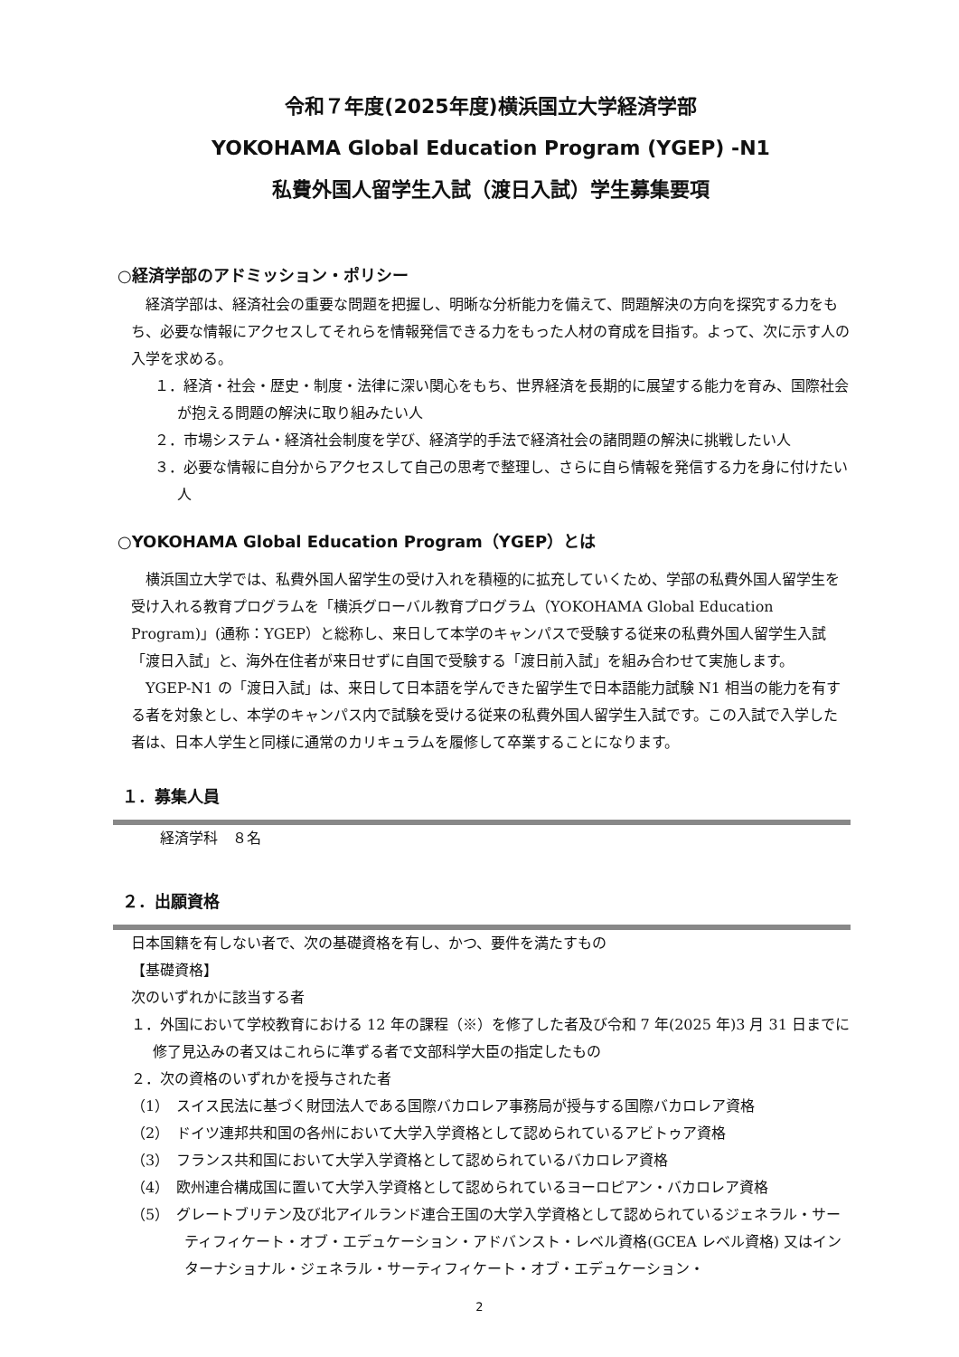令和７年度(2025年度)横浜国立大学経済学部
YOKOHAMA Global Education Program (YGEP) -N1
私費外国人留学生入試（渡日入試）学生募集要項
○経済学部のアドミッション・ポリシー
経済学部は、経済社会の重要な問題を把握し、明晰な分析能力を備えて、問題解決の方向を探究する力をもち、必要な情報にアクセスしてそれらを情報発信できる力をもった人材の育成を目指す。よって、次に示す人の入学を求める。
１．経済・社会・歴史・制度・法律に深い関心をもち、世界経済を長期的に展望する能力を育み、国際社会が抱える問題の解決に取り組みたい人
２．市場システム・経済社会制度を学び、経済学的手法で経済社会の諸問題の解決に挑戦したい人
３．必要な情報に自分からアクセスして自己の思考で整理し、さらに自ら情報を発信する力を身に付けたい人
○YOKOHAMA Global Education Program（YGEP）とは
横浜国立大学では、私費外国人留学生の受け入れを積極的に拡充していくため、学部の私費外国人留学生を受け入れる教育プログラムを「横浜グローバル教育プログラム（YOKOHAMA Global Education Program)」(通称：YGEP）と総称し、来日して本学のキャンパスで受験する従来の私費外国人留学生入試「渡日入試」と、海外在住者が来日せずに自国で受験する「渡日前入試」を組み合わせて実施します。
YGEP-N1 の「渡日入試」は、来日して日本語を学んできた留学生で日本語能力試験 N1 相当の能力を有する者を対象とし、本学のキャンパス内で試験を受ける従来の私費外国人留学生入試です。この入試で入学した者は、日本人学生と同様に通常のカリキュラムを履修して卒業することになります。
１．募集人員
経済学科　８名
２．出願資格
日本国籍を有しない者で、次の基礎資格を有し、かつ、要件を満たすもの
【基礎資格】
次のいずれかに該当する者
１．外国において学校教育における 12 年の課程（※）を修了した者及び令和 7 年(2025 年)3 月 31 日までに修了見込みの者又はこれらに準ずる者で文部科学大臣の指定したもの
２．次の資格のいずれかを授与された者
（1）　スイス民法に基づく財団法人である国際バカロレア事務局が授与する国際バカロレア資格
（2）　ドイツ連邦共和国の各州において大学入学資格として認められているアビトゥア資格
（3）　フランス共和国において大学入学資格として認められているバカロレア資格
（4）　欧州連合構成国に置いて大学入学資格として認められているヨーロピアン・バカロレア資格
（5）　グレートブリテン及び北アイルランド連合王国の大学入学資格として認められているジェネラル・サーティフィケート・オブ・エデュケーション・アドバンスト・レベル資格(GCEA レベル資格) 又はインターナショナル・ジェネラル・サーティフィケート・オブ・エデュケーション・
2